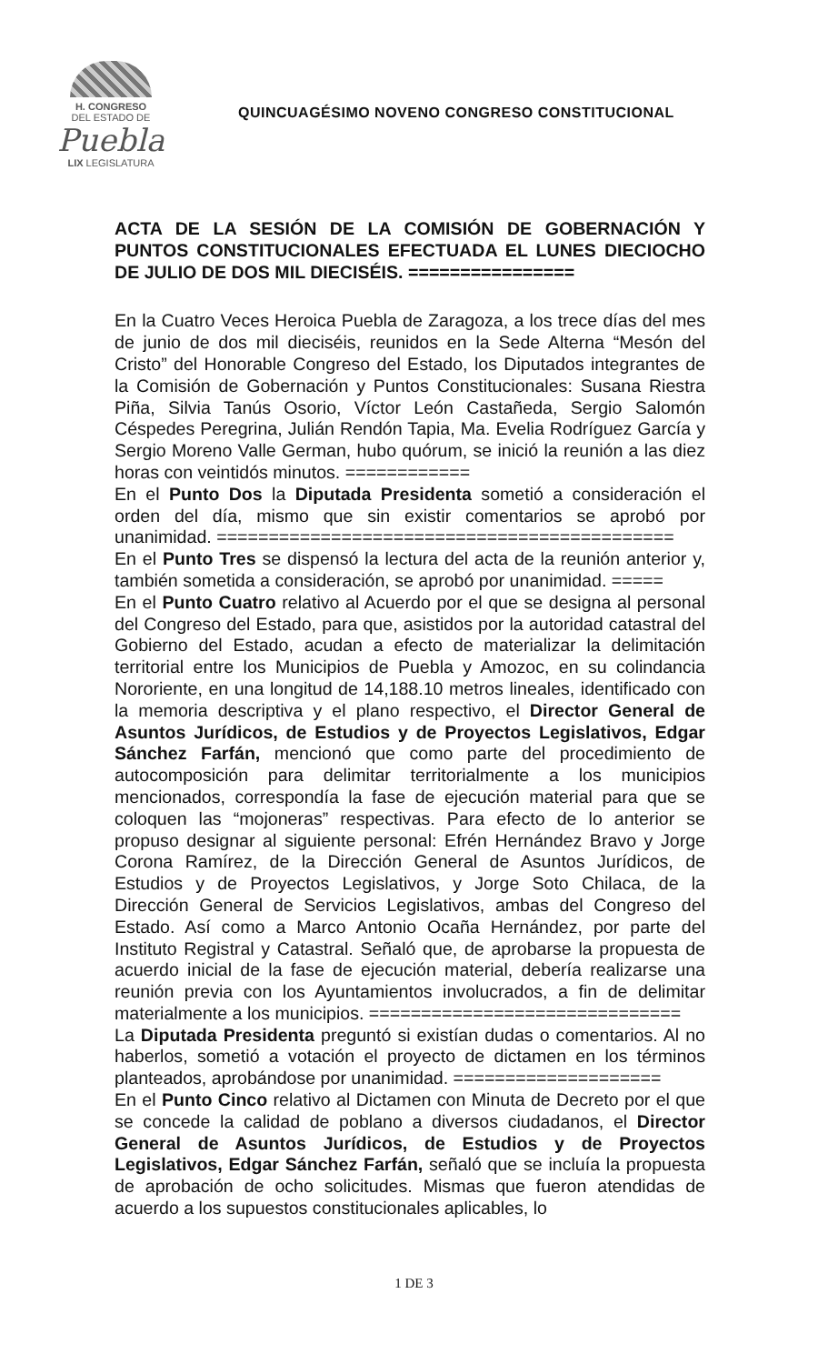H. CONGRESO
DEL ESTADO DE
Puebla
LIX LEGISLATURA
QUINCUAGÉSIMO NOVENO CONGRESO CONSTITUCIONAL
ACTA DE LA SESIÓN DE LA COMISIÓN DE GOBERNACIÓN Y PUNTOS CONSTITUCIONALES EFECTUADA EL LUNES DIECIOCHO DE JULIO DE DOS MIL DIECISÉIS. ================
En la Cuatro Veces Heroica Puebla de Zaragoza, a los trece días del mes de junio de dos mil dieciséis, reunidos en la Sede Alterna “Mesón del Cristo” del Honorable Congreso del Estado, los Diputados integrantes de la Comisión de Gobernación y Puntos Constitucionales: Susana Riestra Piña, Silvia Tanús Osorio, Víctor León Castañeda, Sergio Salomón Céspedes Peregrina, Julián Rendón Tapia, Ma. Evelia Rodríguez García y Sergio Moreno Valle German, hubo quórum, se inició la reunión a las diez horas con veintidós minutos. ============
En el Punto Dos la Diputada Presidenta sometió a consideración el orden del día, mismo que sin existir comentarios se aprobó por unanimidad. ============================================
En el Punto Tres se dispensó la lectura del acta de la reunión anterior y, también sometida a consideración, se aprobó por unanimidad. =====
En el Punto Cuatro relativo al Acuerdo por el que se designa al personal del Congreso del Estado, para que, asistidos por la autoridad catastral del Gobierno del Estado, acudan a efecto de materializar la delimitación territorial entre los Municipios de Puebla y Amozoc, en su colindancia Nororiente, en una longitud de 14,188.10 metros lineales, identificado con la memoria descriptiva y el plano respectivo, el Director General de Asuntos Jurídicos, de Estudios y de Proyectos Legislativos, Edgar Sánchez Farfán, mencionó que como parte del procedimiento de autocomposición para delimitar territorialmente a los municipios mencionados, correspondía la fase de ejecución material para que se coloquen las “mojoneras” respectivas. Para efecto de lo anterior se propuso designar al siguiente personal: Efrén Hernández Bravo y Jorge Corona Ramírez, de la Dirección General de Asuntos Jurídicos, de Estudios y de Proyectos Legislativos, y Jorge Soto Chilaca, de la Dirección General de Servicios Legislativos, ambas del Congreso del Estado. Así como a Marco Antonio Ocaña Hernández, por parte del Instituto Registral y Catastral. Señaló que, de aprobarse la propuesta de acuerdo inicial de la fase de ejecución material, debería realizarse una reunión previa con los Ayuntamientos involucrados, a fin de delimitar materialmente a los municipios. ==============================
La Diputada Presidenta preguntó si existían dudas o comentarios. Al no haberlos, sometió a votación el proyecto de dictamen en los términos planteados, aprobándose por unanimidad. ====================
En el Punto Cinco relativo al Dictamen con Minuta de Decreto por el que se concede la calidad de poblano a diversos ciudadanos, el Director General de Asuntos Jurídicos, de Estudios y de Proyectos Legislativos, Edgar Sánchez Farfán, señaló que se incluía la propuesta de aprobación de ocho solicitudes. Mismas que fueron atendidas de acuerdo a los supuestos constitucionales aplicables, lo
1 DE 3